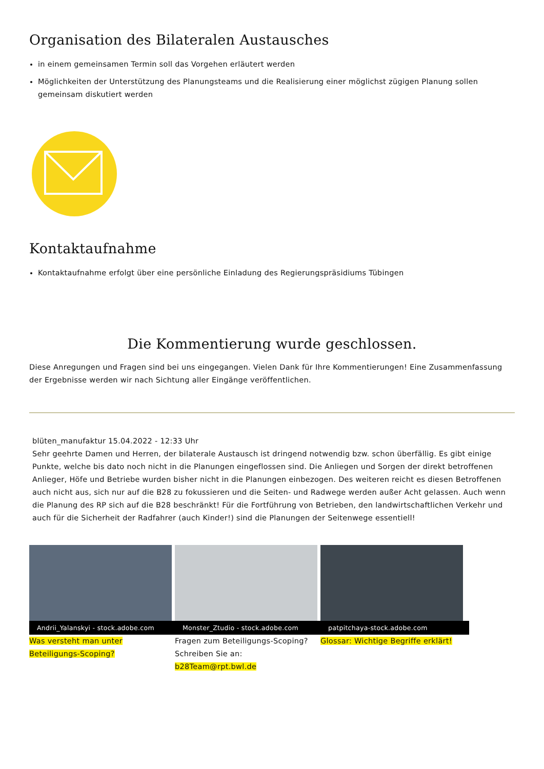Organisation des Bilateralen Austausches
in einem gemeinsamen Termin soll das Vorgehen erläutert werden
Möglichkeiten der Unterstützung des Planungsteams und die Realisierung einer möglichst zügigen Planung sollen gemeinsam diskutiert werden
Kontaktaufnahme
Kontaktaufnahme erfolgt über eine persönliche Einladung des Regierungspräsidiums Tübingen
Die Kommentierung wurde geschlossen.
Diese Anregungen und Fragen sind bei uns eingegangen. Vielen Dank für Ihre Kommentierungen! Eine Zusammenfassung der Ergebnisse werden wir nach Sichtung aller Eingänge veröffentlichen.
blüten_manufaktur 15.04.2022 - 12:33 Uhr
Sehr geehrte Damen und Herren, der bilaterale Austausch ist dringend notwendig bzw. schon überfällig. Es gibt einige Punkte, welche bis dato noch nicht in die Planungen eingeflossen sind. Die Anliegen und Sorgen der direkt betroffenen Anlieger, Höfe und Betriebe wurden bisher nicht in die Planungen einbezogen. Des weiteren reicht es diesen Betroffenen auch nicht aus, sich nur auf die B28 zu fokussieren und die Seiten- und Radwege werden außer Acht gelassen. Auch wenn die Planung des RP sich auf die B28 beschränkt! Für die Fortführung von Betrieben, den landwirtschaftlichen Verkehr und auch für die Sicherheit der Radfahrer (auch Kinder!) sind die Planungen der Seitenwege essentiell!
Andrii_Yalanskyi - stock.adobe.com
Was versteht man unter Beteiligungs-Scoping?
Monster_Ztudio - stock.adobe.com
Fragen zum Beteiligungs-Scoping? Schreiben Sie an: b28Team@rpt.bwl.de
patpitchaya-stock.adobe.com
Glossar: Wichtige Begriffe erklärt!